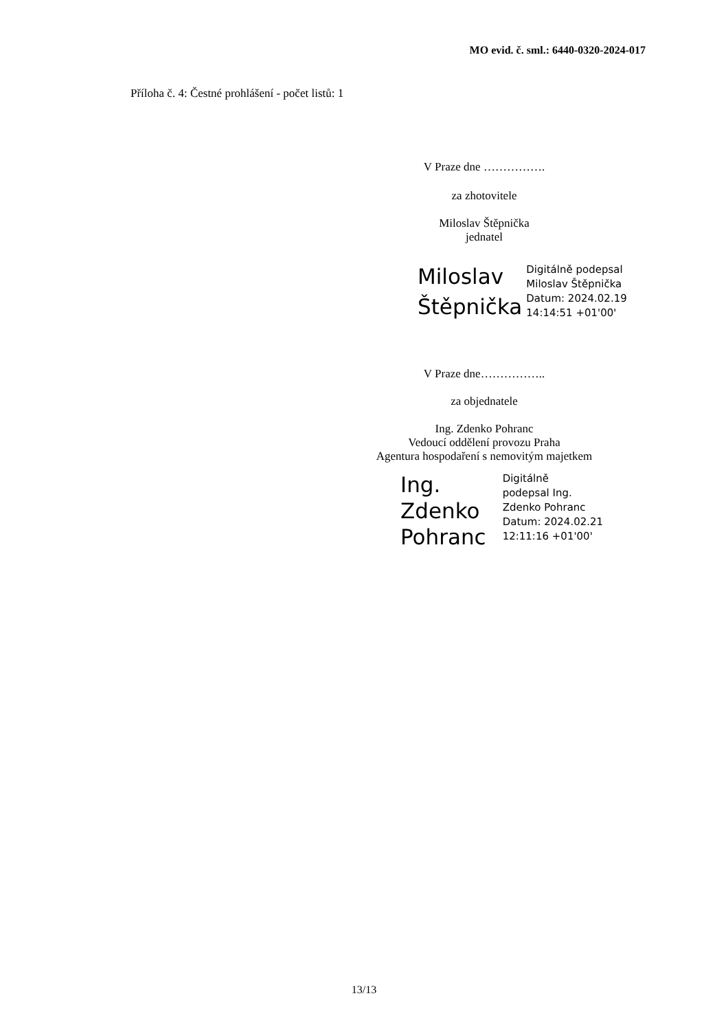MO evid. č. sml.: 6440-0320-2024-017
Příloha č. 4: Čestné prohlášení - počet listů: 1
V Praze dne …………….
za zhotovitele
Miloslav Štěpnička
jednatel
Miloslav
Štěpnička
Digitálně podepsal
Miloslav Štěpnička
Datum: 2024.02.19
14:14:51 +01'00'
V Praze dne……………..
za objednatele
Ing. Zdenko Pohranc
Vedoucí oddělení provozu Praha
Agentura hospodaření s nemovitým majetkem
Ing.
Zdenko
Pohranc
Digitálně
podepsal Ing.
Zdenko Pohranc
Datum: 2024.02.21
12:11:16 +01'00'
13/13